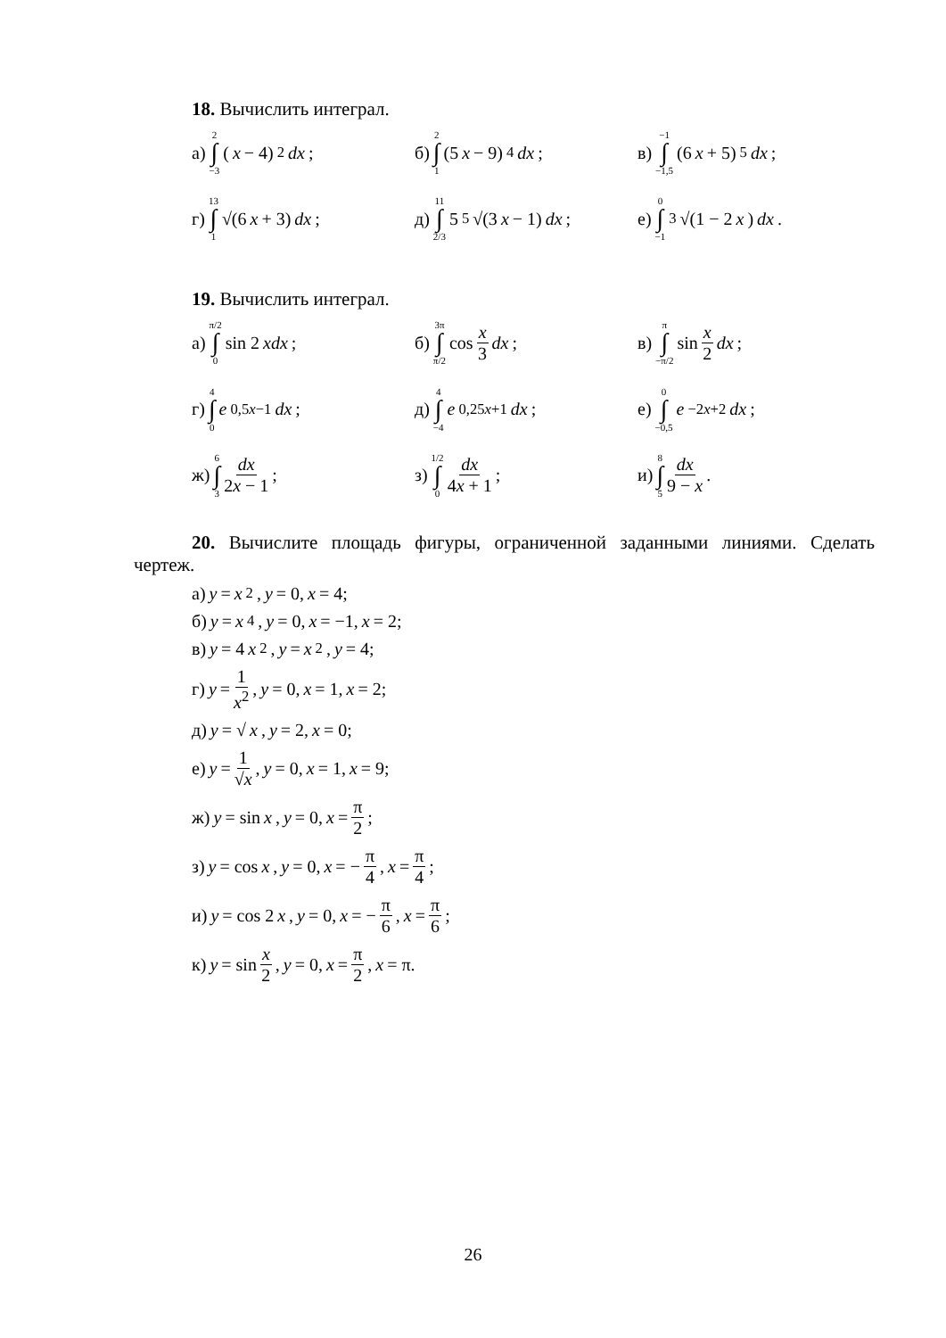18. Вычислить интеграл.
а) 2 ∫ −3 (x − 4)<sup>2</sup> dx;
б) 2 ∫ 1 (5 x − 9)<sup>4</sup> dx;
в) −1 ∫ −1,5 (6 x + 5)<sup>5</sup> dx;
г) 13 ∫ 1 √(6 x + 3) dx;
д) 11 ∫ 2/3 5<sup>5</sup>√(3 x − 1) dx;
е) 0 ∫ −1 <sup>3</sup>√(1 − 2 x) dx.
19. Вычислить интеграл.
а) π/2 ∫ 0 sin 2 xdx;
б) 3π ∫ π/2 cos x 3 dx;
в) π ∫ −π/2 sin x 2 dx;
г) 4 ∫ 0 e<sup>0,5x−1</sup> dx; д) 4 ∫ −4 e<sup>0,25x+1</sup> dx;
е) 0 ∫ −0,5 e<sup>−2x+2</sup> dx;
ж) 6 ∫ 3 dx 2x − 1; з) 1/2 ∫ 0 dx 4x + 1;
и) 8 ∫ 5 dx 9 − x.
20. Вычислите площадь фигуры, ограниченной заданными линиями. Сделать чертеж.
а) y = x<sup>2</sup>, y = 0, x = 4;
б) y = x<sup>4</sup>, y = 0, x = −1, x = 2;
в) y = 4 x<sup>2</sup>, y = x<sup>2</sup>, y = 4;
г) y = 1 x<sup>2</sup>, y = 0, x = 1, x = 2;
д) y = √ x, y = 2, x = 0;
е) y = 1 √x, y = 0, x = 1, x = 9;
ж) y = sin x, y = 0, x = π 2;
з) y = cos x, y = 0, x = − π 4, x = π 4;
и) y = cos 2 x, y = 0, x = − π 6, x = π 6;
к) y = sin x 2, y = 0, x = π 2, x = π.
26